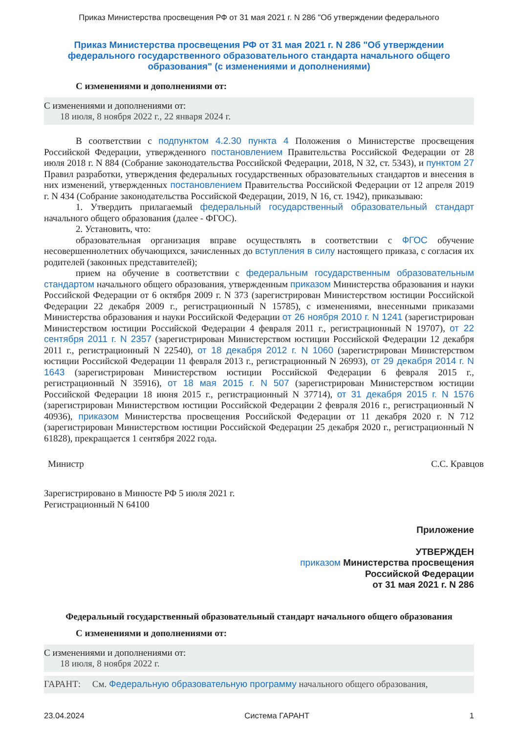Приказ Министерства просвещения РФ от 31 мая 2021 г. N 286 "Об утверждении федерального
Приказ Министерства просвещения РФ от 31 мая 2021 г. N 286 "Об утверждении федерального государственного образовательного стандарта начального общего образования" (с изменениями и дополнениями)
С изменениями и дополнениями от:
С изменениями и дополнениями от:
18 июля, 8 ноября 2022 г., 22 января 2024 г.
В соответствии с подпунктом 4.2.30 пункта 4 Положения о Министерстве просвещения Российской Федерации, утвержденного постановлением Правительства Российской Федерации от 28 июля 2018 г. N 884 (Собрание законодательства Российской Федерации, 2018, N 32, ст. 5343), и пунктом 27 Правил разработки, утверждения федеральных государственных образовательных стандартов и внесения в них изменений, утвержденных постановлением Правительства Российской Федерации от 12 апреля 2019 г. N 434 (Собрание законодательства Российской Федерации, 2019, N 16, ст. 1942), приказываю:
1. Утвердить прилагаемый федеральный государственный образовательный стандарт начального общего образования (далее - ФГОС).
2. Установить, что:
образовательная организация вправе осуществлять в соответствии с ФГОС обучение несовершеннолетних обучающихся, зачисленных до вступления в силу настоящего приказа, с согласия их родителей (законных представителей);
прием на обучение в соответствии с федеральным государственным образовательным стандартом начального общего образования, утвержденным приказом Министерства образования и науки Российской Федерации от 6 октября 2009 г. N 373 (зарегистрирован Министерством юстиции Российской Федерации 22 декабря 2009 г., регистрационный N 15785), с изменениями, внесенными приказами Министерства образования и науки Российской Федерации от 26 ноября 2010 г. N 1241 (зарегистрирован Министерством юстиции Российской Федерации 4 февраля 2011 г., регистрационный N 19707), от 22 сентября 2011 г. N 2357 (зарегистрирован Министерством юстиции Российской Федерации 12 декабря 2011 г., регистрационный N 22540), от 18 декабря 2012 г. N 1060 (зарегистрирован Министерством юстиции Российской Федерации 11 февраля 2013 г., регистрационный N 26993), от 29 декабря 2014 г. N 1643 (зарегистрирован Министерством юстиции Российской Федерации 6 февраля 2015 г., регистрационный N 35916), от 18 мая 2015 г. N 507 (зарегистрирован Министерством юстиции Российской Федерации 18 июня 2015 г., регистрационный N 37714), от 31 декабря 2015 г. N 1576 (зарегистрирован Министерством юстиции Российской Федерации 2 февраля 2016 г., регистрационный N 40936), приказом Министерства просвещения Российской Федерации от 11 декабря 2020 г. N 712 (зарегистрирован Министерством юстиции Российской Федерации 25 декабря 2020 г., регистрационный N 61828), прекращается 1 сентября 2022 года.
Министр С.С. Кравцов
Зарегистрировано в Минюсте РФ 5 июля 2021 г.
Регистрационный N 64100
Приложение
УТВЕРЖДЕН
приказом Министерства просвещения
Российской Федерации
от 31 мая 2021 г. N 286
Федеральный государственный образовательный стандарт начального общего образования
С изменениями и дополнениями от:
С изменениями и дополнениями от:
18 июля, 8 ноября 2022 г.
ГАРАНТ: См. Федеральную образовательную программу начального общего образования,
23.04.2024 Система ГАРАНТ 1